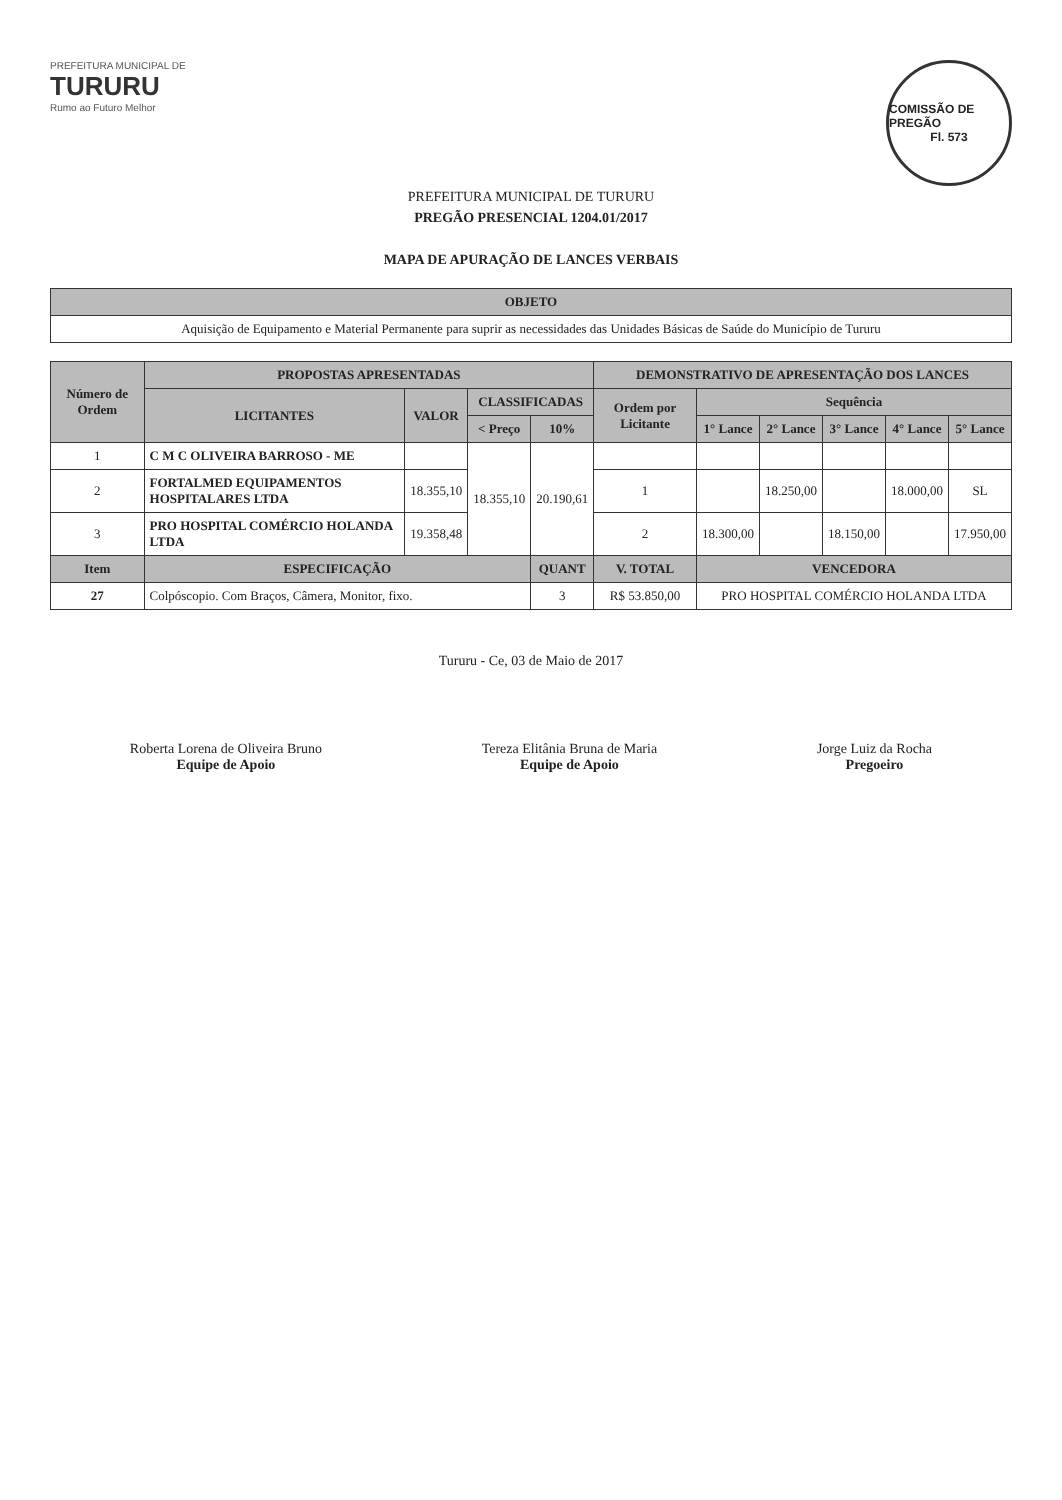PREFEITURA MUNICIPAL DE
TURURU
Rumo ao Futuro Melhor
COMISSÃO DE PREGÃO
Fl. 573
PREFEITURA MUNICIPAL DE TURURU
PREGÃO PRESENCIAL 1204.01/2017
MAPA DE APURAÇÃO DE LANCES VERBAIS
| OBJETO |
| --- |
| Aquisição de Equipamento e Material Permanente para suprir as necessidades das Unidades Básicas de Saúde do Município de Tururu |
| Número de Ordem | PROPOSTAS APRESENTADAS | | | | DEMONSTRATIVO DE APRESENTAÇÃO DOS LANCES | | | | | |
| --- | --- | --- | --- | --- | --- | --- | --- | --- | --- | --- |
| | LICITANTES | VALOR | CLASSIFICADAS | | Ordem por Licitante | Sequência | | | | |
| | | | < Preço | 10% | | 1° Lance | 2° Lance | 3° Lance | 4° Lance | 5° Lance |
| 1 | C M C OLIVEIRA BARROSO - ME | | 18.355,10 | 20.190,61 | | | | | | |
| 2 | FORTALMED EQUIPAMENTOS HOSPITALARES LTDA | 18.355,10 | | | 1 | | 18.250,00 | | 18.000,00 | SL |
| 3 | PRO HOSPITAL COMÉRCIO HOLANDA LTDA | 19.358,48 | | | 2 | 18.300,00 | | 18.150,00 | | 17.950,00 |
| Item | ESPECIFICAÇÃO | | | QUANT | V. TOTAL | VENCEDORA | | | | |
| 27 | Colpóscopio. Com Braços, Câmera, Monitor, fixo. | | | 3 | R$ 53.850,00 | PRO HOSPITAL COMÉRCIO HOLANDA LTDA | | | | |
Tururu - Ce, 03 de Maio de 2017
Roberta Lorena de Oliveira Bruno
Equipe de Apoio
Tereza Elitânia Bruna de Maria
Equipe de Apoio
Jorge Luiz da Rocha
Pregoeiro